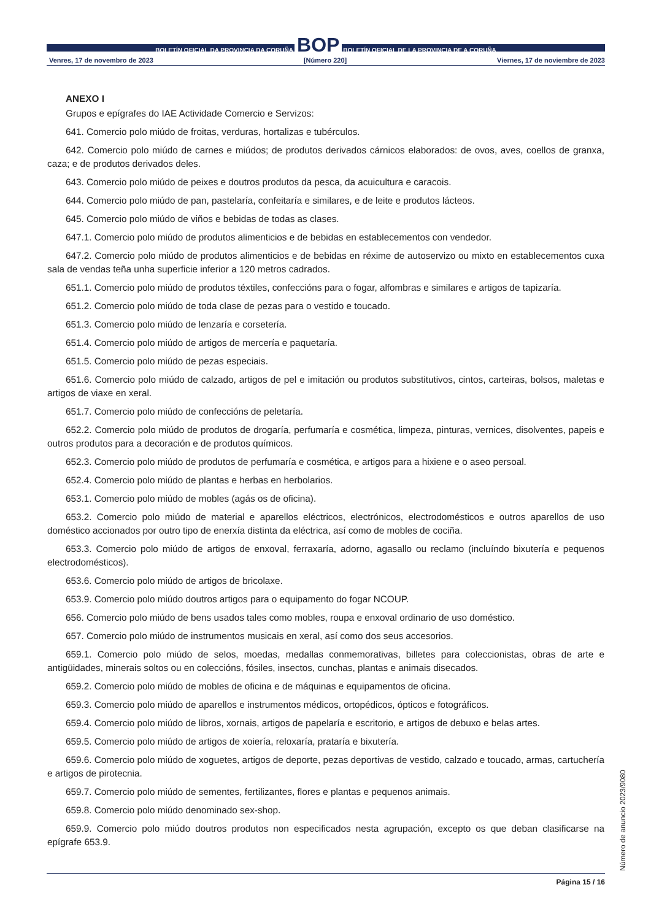BOLETÍN OFICIAL DA PROVINCIA DA CORUÑA BOP BOLETÍN OFICIAL DE LA PROVINCIA DE A CORUÑA
Venres, 17 de novembro de 2023 [Número 220] Viernes, 17 de noviembre de 2023
ANEXO I
Grupos e epígrafes do IAE Actividade Comercio e Servizos:
641. Comercio polo miúdo de froitas, verduras, hortalizas e tubérculos.
642. Comercio polo miúdo de carnes e miúdos; de produtos derivados cárnicos elaborados: de ovos, aves, coellos de granxa, caza; e de produtos derivados deles.
643. Comercio polo miúdo de peixes e doutros produtos da pesca, da acuicultura e caracois.
644. Comercio polo miúdo de pan, pastelaría, confeitaría e similares, e de leite e produtos lácteos.
645. Comercio polo miúdo de viños e bebidas de todas as clases.
647.1. Comercio polo miúdo de produtos alimenticios e de bebidas en establecementos con vendedor.
647.2. Comercio polo miúdo de produtos alimenticios e de bebidas en réxime de autoservizo ou mixto en establecementos cuxa sala de vendas teña unha superficie inferior a 120 metros cadrados.
651.1. Comercio polo miúdo de produtos téxtiles, confeccións para o fogar, alfombras e similares e artigos de tapizaría.
651.2. Comercio polo miúdo de toda clase de pezas para o vestido e toucado.
651.3. Comercio polo miúdo de lenzaría e corsetería.
651.4. Comercio polo miúdo de artigos de mercería e paquetaría.
651.5. Comercio polo miúdo de pezas especiais.
651.6. Comercio polo miúdo de calzado, artigos de pel e imitación ou produtos substitutivos, cintos, carteiras, bolsos, maletas e artigos de viaxe en xeral.
651.7. Comercio polo miúdo de confeccións de peletaría.
652.2. Comercio polo miúdo de produtos de drogaría, perfumaría e cosmética, limpeza, pinturas, vernices, disolventes, papeis e outros produtos para a decoración e de produtos químicos.
652.3. Comercio polo miúdo de produtos de perfumaría e cosmética, e artigos para a hixiene e o aseo persoal.
652.4. Comercio polo miúdo de plantas e herbas en herbolarios.
653.1. Comercio polo miúdo de mobles (agás os de oficina).
653.2. Comercio polo miúdo de material e aparellos eléctricos, electrónicos, electrodomésticos e outros aparellos de uso doméstico accionados por outro tipo de enerxía distinta da eléctrica, así como de mobles de cociña.
653.3. Comercio polo miúdo de artigos de enxoval, ferraxaría, adorno, agasallo ou reclamo (incluíndo bixutería e pequenos electrodomésticos).
653.6. Comercio polo miúdo de artigos de bricolaxe.
653.9. Comercio polo miúdo doutros artigos para o equipamento do fogar NCOUP.
656. Comercio polo miúdo de bens usados tales como mobles, roupa e enxoval ordinario de uso doméstico.
657. Comercio polo miúdo de instrumentos musicais en xeral, así como dos seus accesorios.
659.1. Comercio polo miúdo de selos, moedas, medallas conmemorativas, billetes para coleccionistas, obras de arte e antigüidades, minerais soltos ou en coleccións, fósiles, insectos, cunchas, plantas e animais disecados.
659.2. Comercio polo miúdo de mobles de oficina e de máquinas e equipamentos de oficina.
659.3. Comercio polo miúdo de aparellos e instrumentos médicos, ortopédicos, ópticos e fotográficos.
659.4. Comercio polo miúdo de libros, xornais, artigos de papelaría e escritorio, e artigos de debuxo e belas artes.
659.5. Comercio polo miúdo de artigos de xoiería, reloxaría, prataría e bixutería.
659.6. Comercio polo miúdo de xoguetes, artigos de deporte, pezas deportivas de vestido, calzado e toucado, armas, cartuchería e artigos de pirotecnia.
659.7. Comercio polo miúdo de sementes, fertilizantes, flores e plantas e pequenos animais.
659.8. Comercio polo miúdo denominado sex-shop.
659.9. Comercio polo miúdo doutros produtos non especificados nesta agrupación, excepto os que deban clasificarse na epígrafe 653.9.
Número de anuncio 2023/9080
Página 15 / 16